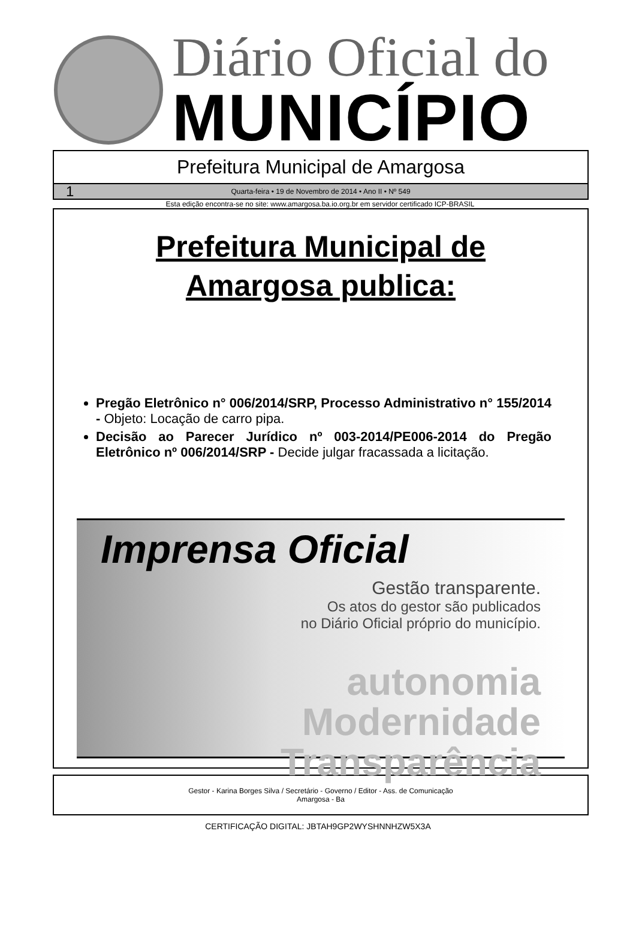Diário Oficial do
MUNICÍPIO
Prefeitura Municipal de Amargosa
1
Quarta-feira • 19 de Novembro de 2014 • Ano II • Nº 549
Esta edição encontra-se no site: www.amargosa.ba.io.org.br em servidor certificado ICP-BRASIL
Prefeitura Municipal de
Amargosa publica:
Pregão Eletrônico n° 006/2014/SRP, Processo Administrativo n° 155/2014 - Objeto: Locação de carro pipa.
Decisão ao Parecer Jurídico nº 003-2014/PE006-2014 do Pregão Eletrônico nº 006/2014/SRP - Decide julgar fracassada a licitação.
Imprensa Oficial
Gestão transparente.
Os atos do gestor são publicados
no Diário Oficial próprio do município.
autonomia
Modernidade
Transparência
Gestor - Karina Borges Silva / Secretário - Governo / Editor - Ass. de Comunicação
Amargosa - Ba
CERTIFICAÇÃO DIGITAL: JBTAH9GP2WYSHNNHZW5X3A